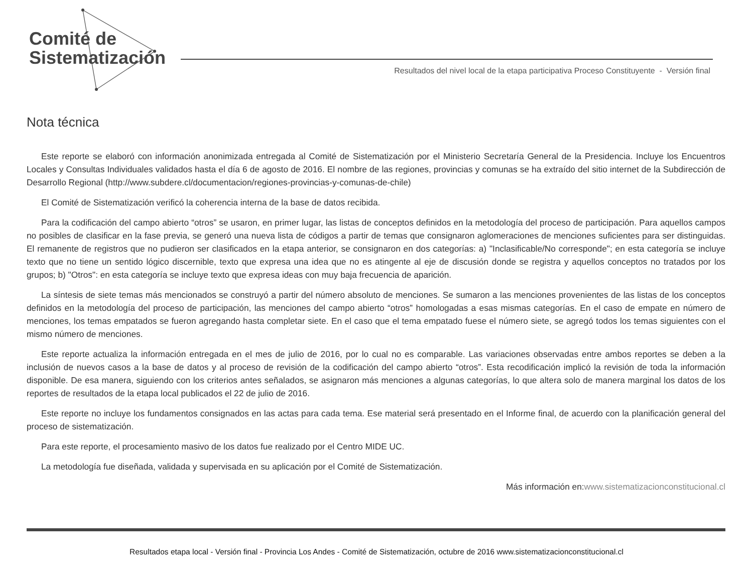Comité de
Sistematización
Resultados del nivel local de la etapa participativa Proceso Constituyente - Versión final
Nota técnica
Este reporte se elaboró con información anonimizada entregada al Comité de Sistematización por el Ministerio Secretaría General de la Presidencia. Incluye los Encuentros Locales y Consultas Individuales validados hasta el día 6 de agosto de 2016. El nombre de las regiones, provincias y comunas se ha extraído del sitio internet de la Subdirección de Desarrollo Regional (http://www.subdere.cl/documentacion/regiones-provincias-y-comunas-de-chile)
El Comité de Sistematización verificó la coherencia interna de la base de datos recibida.
Para la codificación del campo abierto “otros” se usaron, en primer lugar, las listas de conceptos definidos en la metodología del proceso de participación. Para aquellos campos no posibles de clasificar en la fase previa, se generó una nueva lista de códigos a partir de temas que consignaron aglomeraciones de menciones suficientes para ser distinguidas. El remanente de registros que no pudieron ser clasificados en la etapa anterior, se consignaron en dos categorías: a) "Inclasificable/No corresponde"; en esta categoría se incluye texto que no tiene un sentido lógico discernible, texto que expresa una idea que no es atingente al eje de discusión donde se registra y aquellos conceptos no tratados por los grupos; b) "Otros": en esta categoría se incluye texto que expresa ideas con muy baja frecuencia de aparición.
La síntesis de siete temas más mencionados se construyó a partir del número absoluto de menciones. Se sumaron a las menciones provenientes de las listas de los conceptos definidos en la metodología del proceso de participación, las menciones del campo abierto “otros” homologadas a esas mismas categorías. En el caso de empate en número de menciones, los temas empatados se fueron agregando hasta completar siete. En el caso que el tema empatado fuese el número siete, se agregó todos los temas siguientes con el mismo número de menciones.
Este reporte actualiza la información entregada en el mes de julio de 2016, por lo cual no es comparable. Las variaciones observadas entre ambos reportes se deben a la inclusión de nuevos casos a la base de datos y al proceso de revisión de la codificación del campo abierto “otros”. Esta recodificación implicó la revisión de toda la información disponible. De esa manera, siguiendo con los criterios antes señalados, se asignaron más menciones a algunas categorías, lo que altera solo de manera marginal los datos de los reportes de resultados de la etapa local publicados el 22 de julio de 2016.
Este reporte no incluye los fundamentos consignados en las actas para cada tema. Ese material será presentado en el Informe final, de acuerdo con la planificación general del proceso de sistematización.
Para este reporte, el procesamiento masivo de los datos fue realizado por el Centro MIDE UC.
La metodología fue diseñada, validada y supervisada en su aplicación por el Comité de Sistematización.
Más información en:www.sistematizacionconstitucional.cl
Resultados etapa local - Versión final - Provincia Los Andes - Comité de Sistematización, octubre de 2016 www.sistematizacionconstitucional.cl